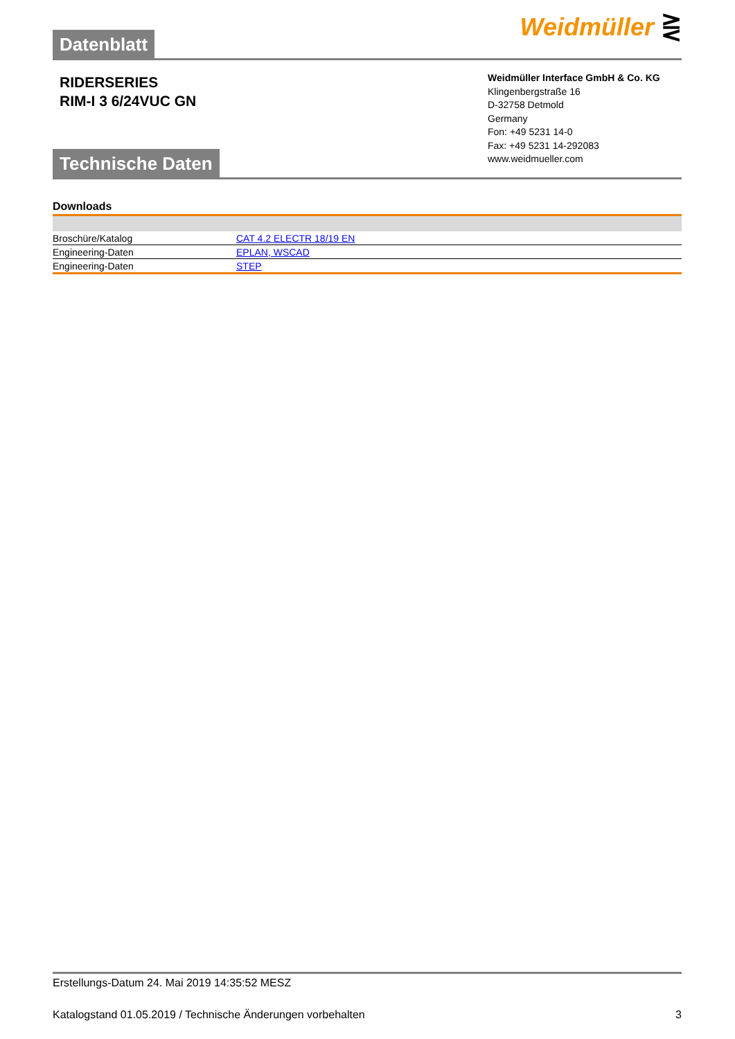Datenblatt
Weidmüller ⋛
RIDERSERIES
RIM-I 3 6/24VUC GN
Technische Daten
Weidmüller Interface GmbH & Co. KG
Klingenbergstraße 16
D-32758 Detmold
Germany
Fon: +49 5231 14-0
Fax: +49 5231 14-292083
www.weidmueller.com
Downloads
| Broschüre/Katalog | CAT 4.2 ELECTR 18/19 EN |
| Engineering-Daten | EPLAN, WSCAD |
| Engineering-Daten | STEP |
Erstellungs-Datum 24. Mai 2019 14:35:52 MESZ
Katalogstand 01.05.2019 / Technische Änderungen vorbehalten 3